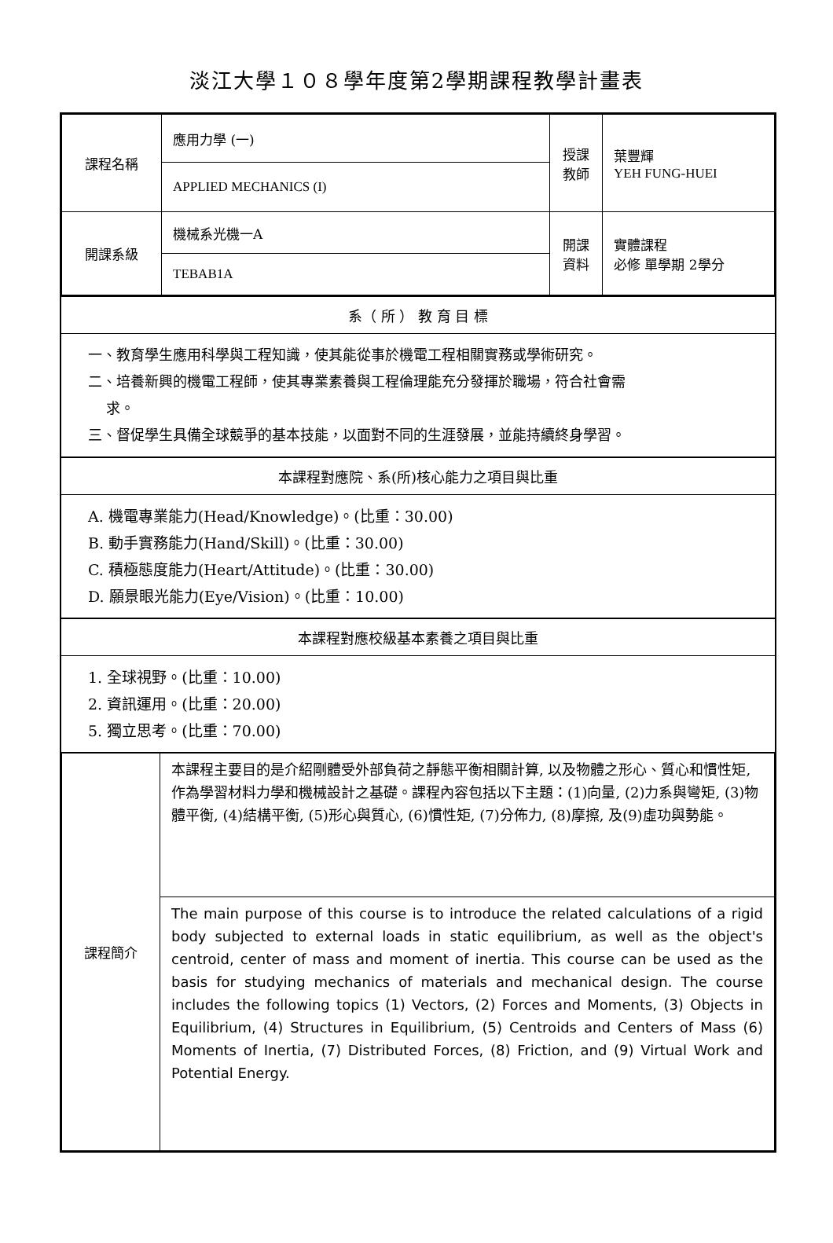淡江大學１０８學年度第2學期課程教學計畫表
| 課程名稱 | 應用力學 (一) | 授課 教師 | 葉豐輝 YEH FUNG-HUEI |
| | APPLIED MECHANICS (I) | | |
| 開課系級 | 機械系光機一A | 開課 資料 | 實體課程 必修 單學期 2學分 |
| | TEBAB1A | | |
系（ 所 ） 教 育 目 標
一、教育學生應用科學與工程知識，使其能從事於機電工程相關實務或學術研究。
二、培養新興的機電工程師，使其專業素養與工程倫理能充分發揮於職場，符合社會需
求。
三、督促學生具備全球競爭的基本技能，以面對不同的生涯發展，並能持續終身學習。
本課程對應院、系(所)核心能力之項目與比重
A. 機電專業能力(Head/Knowledge)。(比重：30.00)
B. 動手實務能力(Hand/Skill)。(比重：30.00)
C. 積極態度能力(Heart/Attitude)。(比重：30.00)
D. 願景眼光能力(Eye/Vision)。(比重：10.00)
本課程對應校級基本素養之項目與比重
1. 全球視野。(比重：10.00)
2. 資訊運用。(比重：20.00)
5. 獨立思考。(比重：70.00)
| 課程簡介 | 本課程主要目的是介紹剛體受外部負荷之靜態平衡相關計算, 以及物體之形心、質心和慣性矩, 作為學習材料力學和機械設計之基礎。課程內容包括以下主題：(1)向量, (2)力系與彎矩, (3)物體平衡, (4)結構平衡, (5)形心與質心, (6)慣性矩, (7)分佈力, (8)摩擦, 及(9)虛功與勢能。 |
| | The main purpose of this course is to introduce the related calculations of a rigid body subjected to external loads in static equilibrium, as well as the object's centroid, center of mass and moment of inertia. This course can be used as the basis for studying mechanics of materials and mechanical design. The course includes the following topics (1) Vectors, (2) Forces and Moments, (3) Objects in Equilibrium, (4) Structures in Equilibrium, (5) Centroids and Centers of Mass (6) Moments of Inertia, (7) Distributed Forces, (8) Friction, and (9) Virtual Work and Potential Energy. |